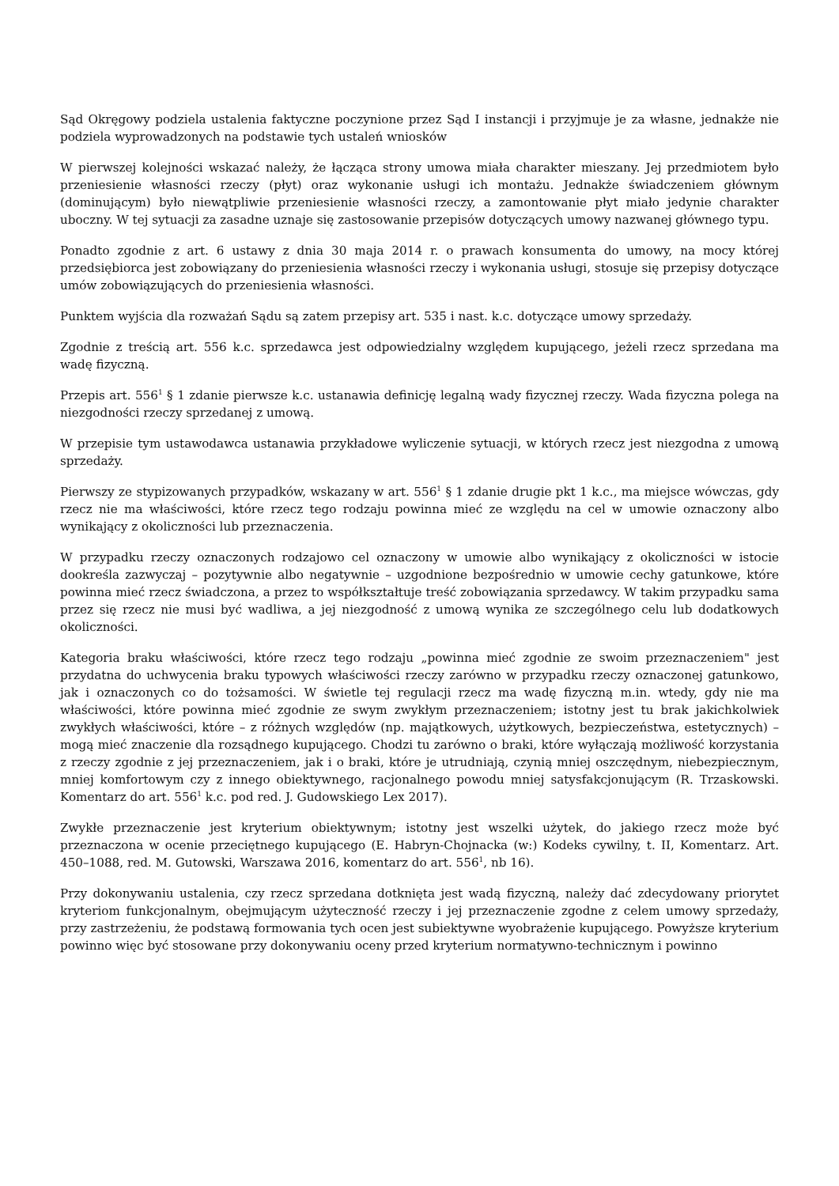Sąd Okręgowy podziela ustalenia faktyczne poczynione przez Sąd I instancji i przyjmuje je za własne, jednakże nie podziela wyprowadzonych na podstawie tych ustaleń wniosków
W pierwszej kolejności wskazać należy, że łącząca strony umowa miała charakter mieszany. Jej przedmiotem było przeniesienie własności rzeczy (płyt) oraz wykonanie usługi ich montażu. Jednakże świadczeniem głównym (dominującym) było niewątpliwie przeniesienie własności rzeczy, a zamontowanie płyt miało jedynie charakter uboczny. W tej sytuacji za zasadne uznaje się zastosowanie przepisów dotyczących umowy nazwanej głównego typu.
Ponadto zgodnie z art. 6 ustawy z dnia 30 maja 2014 r. o prawach konsumenta do umowy, na mocy której przedsiębiorca jest zobowiązany do przeniesienia własności rzeczy i wykonania usługi, stosuje się przepisy dotyczące umów zobowiązujących do przeniesienia własności.
Punktem wyjścia dla rozważań Sądu są zatem przepisy art. 535 i nast. k.c. dotyczące umowy sprzedaży.
Zgodnie z treścią art. 556 k.c. sprzedawca jest odpowiedzialny względem kupującego, jeżeli rzecz sprzedana ma wadę fizyczną.
Przepis art. 556<sup>1</sup> § 1 zdanie pierwsze k.c. ustanawia definicję legalną wady fizycznej rzeczy. Wada fizyczna polega na niezgodności rzeczy sprzedanej z umową.
W przepisie tym ustawodawca ustanawia przykładowe wyliczenie sytuacji, w których rzecz jest niezgodna z umową sprzedaży.
Pierwszy ze stypizowanych przypadków, wskazany w art. 556<sup>1</sup> § 1 zdanie drugie pkt 1 k.c., ma miejsce wówczas, gdy rzecz nie ma właściwości, które rzecz tego rodzaju powinna mieć ze względu na cel w umowie oznaczony albo wynikający z okoliczności lub przeznaczenia.
W przypadku rzeczy oznaczonych rodzajowo cel oznaczony w umowie albo wynikający z okoliczności w istocie dookreśla zazwyczaj – pozytywnie albo negatywnie – uzgodnione bezpośrednio w umowie cechy gatunkowe, które powinna mieć rzecz świadczona, a przez to współkształtuje treść zobowiązania sprzedawcy. W takim przypadku sama przez się rzecz nie musi być wadliwa, a jej niezgodność z umową wynika ze szczególnego celu lub dodatkowych okoliczności.
Kategoria braku właściwości, które rzecz tego rodzaju „powinna mieć zgodnie ze swoim przeznaczeniem" jest przydatna do uchwycenia braku typowych właściwości rzeczy zarówno w przypadku rzeczy oznaczonej gatunkowo, jak i oznaczonych co do tożsamości. W świetle tej regulacji rzecz ma wadę fizyczną m.in. wtedy, gdy nie ma właściwości, które powinna mieć zgodnie ze swym zwykłym przeznaczeniem; istotny jest tu brak jakichkolwiek zwykłych właściwości, które – z różnych względów (np. majątkowych, użytkowych, bezpieczeństwa, estetycznych) – mogą mieć znaczenie dla rozsądnego kupującego. Chodzi tu zarówno o braki, które wyłączają możliwość korzystania z rzeczy zgodnie z jej przeznaczeniem, jak i o braki, które je utrudniają, czynią mniej oszczędnym, niebezpiecznym, mniej komfortowym czy z innego obiektywnego, racjonalnego powodu mniej satysfakcjonującym (R. Trzaskowski. Komentarz do art. 556<sup>1</sup> k.c. pod red. J. Gudowskiego Lex 2017).
Zwykłe przeznaczenie jest kryterium obiektywnym; istotny jest wszelki użytek, do jakiego rzecz może być przeznaczona w ocenie przeciętnego kupującego (E. Habryn-Chojnacka (w:) Kodeks cywilny, t. II, Komentarz. Art. 450–1088, red. M. Gutowski, Warszawa 2016, komentarz do art. 556<sup>1</sup>, nb 16).
Przy dokonywaniu ustalenia, czy rzecz sprzedana dotknięta jest wadą fizyczną, należy dać zdecydowany priorytet kryteriom funkcjonalnym, obejmującym użyteczność rzeczy i jej przeznaczenie zgodne z celem umowy sprzedaży, przy zastrzeżeniu, że podstawą formowania tych ocen jest subiektywne wyobrażenie kupującego. Powyższe kryterium powinno więc być stosowane przy dokonywaniu oceny przed kryterium normatywno-technicznym i powinno